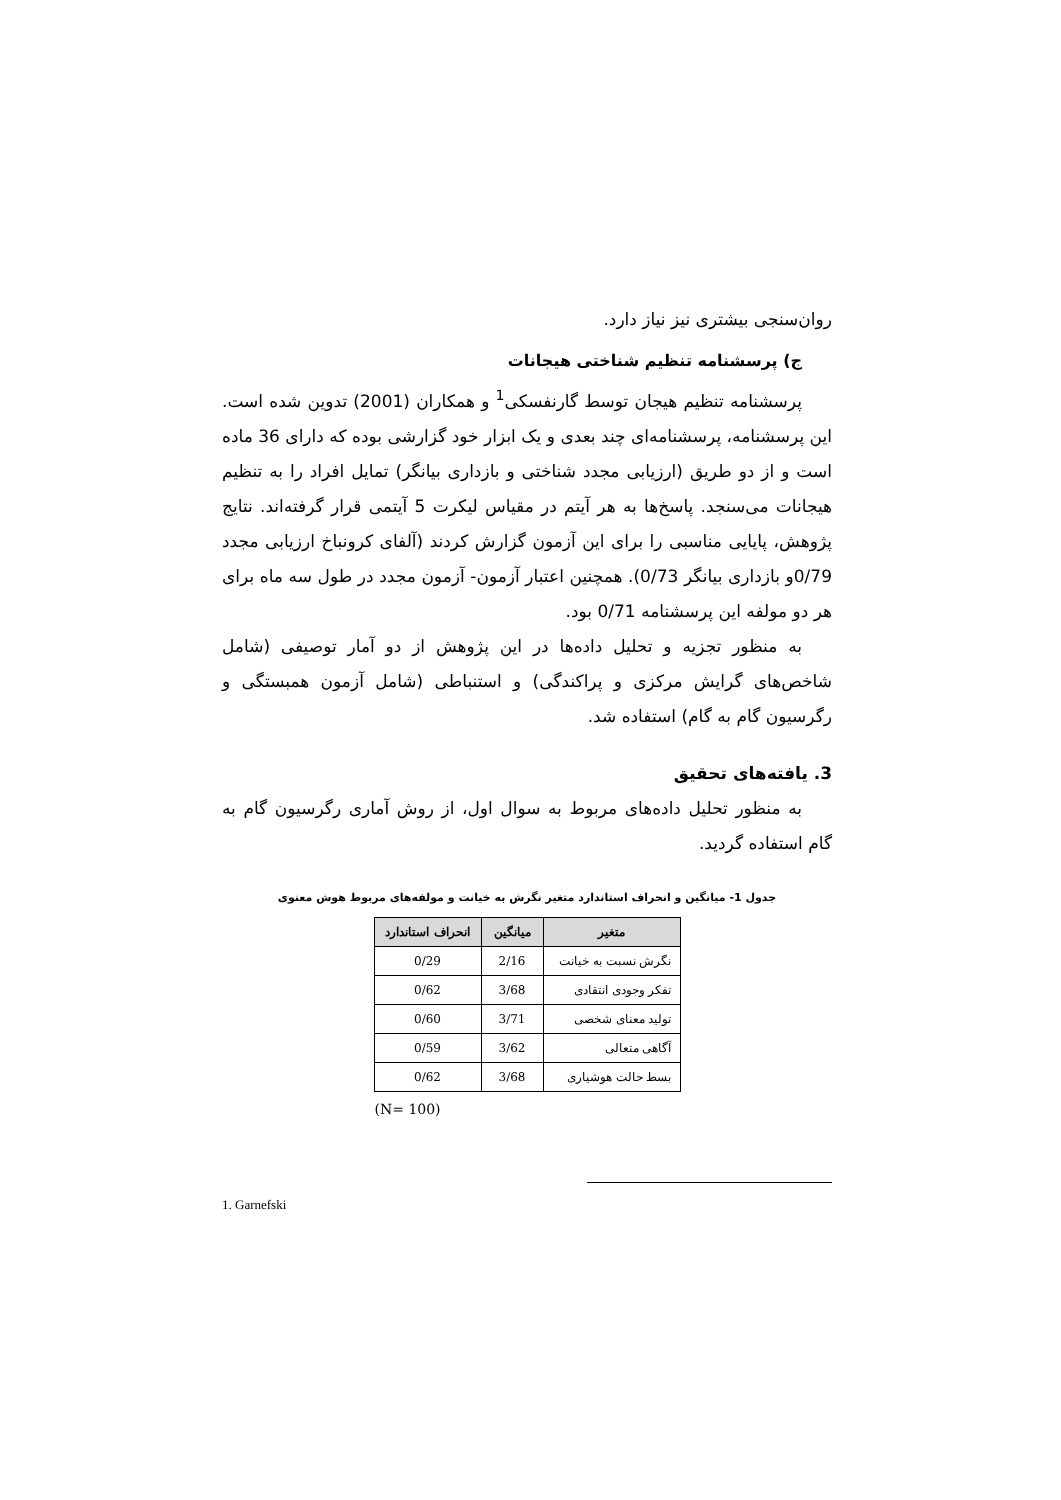روان‌سنجی بیشتری نیز نیاز دارد.
ج) پرسشنامه تنظیم شناختی هیجانات
پرسشنامه تنظیم هیجان توسط گارنفسکی<sup>1</sup> و همکاران (2001) تدوین شده است. این پرسشنامه، پرسشنامه‌ای چند بعدی و یک ابزار خود گزارشی بوده که دارای 36 ماده است و از دو طریق (ارزیابی مجدد شناختی و بازداری بیانگر) تمایل افراد را به تنظیم هیجانات می‌سنجد. پاسخ‌ها به هر آیتم در مقیاس لیکرت 5 آیتمی قرار گرفته‌اند. نتایج پژوهش، پایایی مناسبی را برای این آزمون گزارش کردند (آلفای کرونباخ ارزیابی مجدد 0/79و بازداری بیانگر 0/73). همچنین اعتبار آزمون- آزمون مجدد در طول سه ماه برای هر دو مولفه این پرسشنامه 0/71 بود.
به منظور تجزیه و تحلیل داده‌ها در این پژوهش از دو آمار توصیفی (شامل شاخص‌های گرایش مرکزی و پراکندگی) و استنباطی (شامل آزمون همبستگی و رگرسیون گام به گام) استفاده شد.
3. یافته‌های تحقیق
به منظور تحلیل داده‌های مربوط به سوال اول، از روش آماری رگرسیون گام به گام استفاده گردید.
جدول 1- میانگین و انحراف استاندارد متغیر نگرش به خیانت و مولفه‌های مربوط هوش معنوی
| متغیر | میانگین | انحراف استاندارد |
| --- | --- | --- |
| نگرش نسبت به خیانت | 2/16 | 0/29 |
| تفکر وجودی انتقادی | 3/68 | 0/62 |
| تولید معنای شخصی | 3/71 | 0/60 |
| آگاهی متعالی | 3/62 | 0/59 |
| بسط حالت هوشیاری | 3/68 | 0/62 |
(N= 100)
1. Garnefski